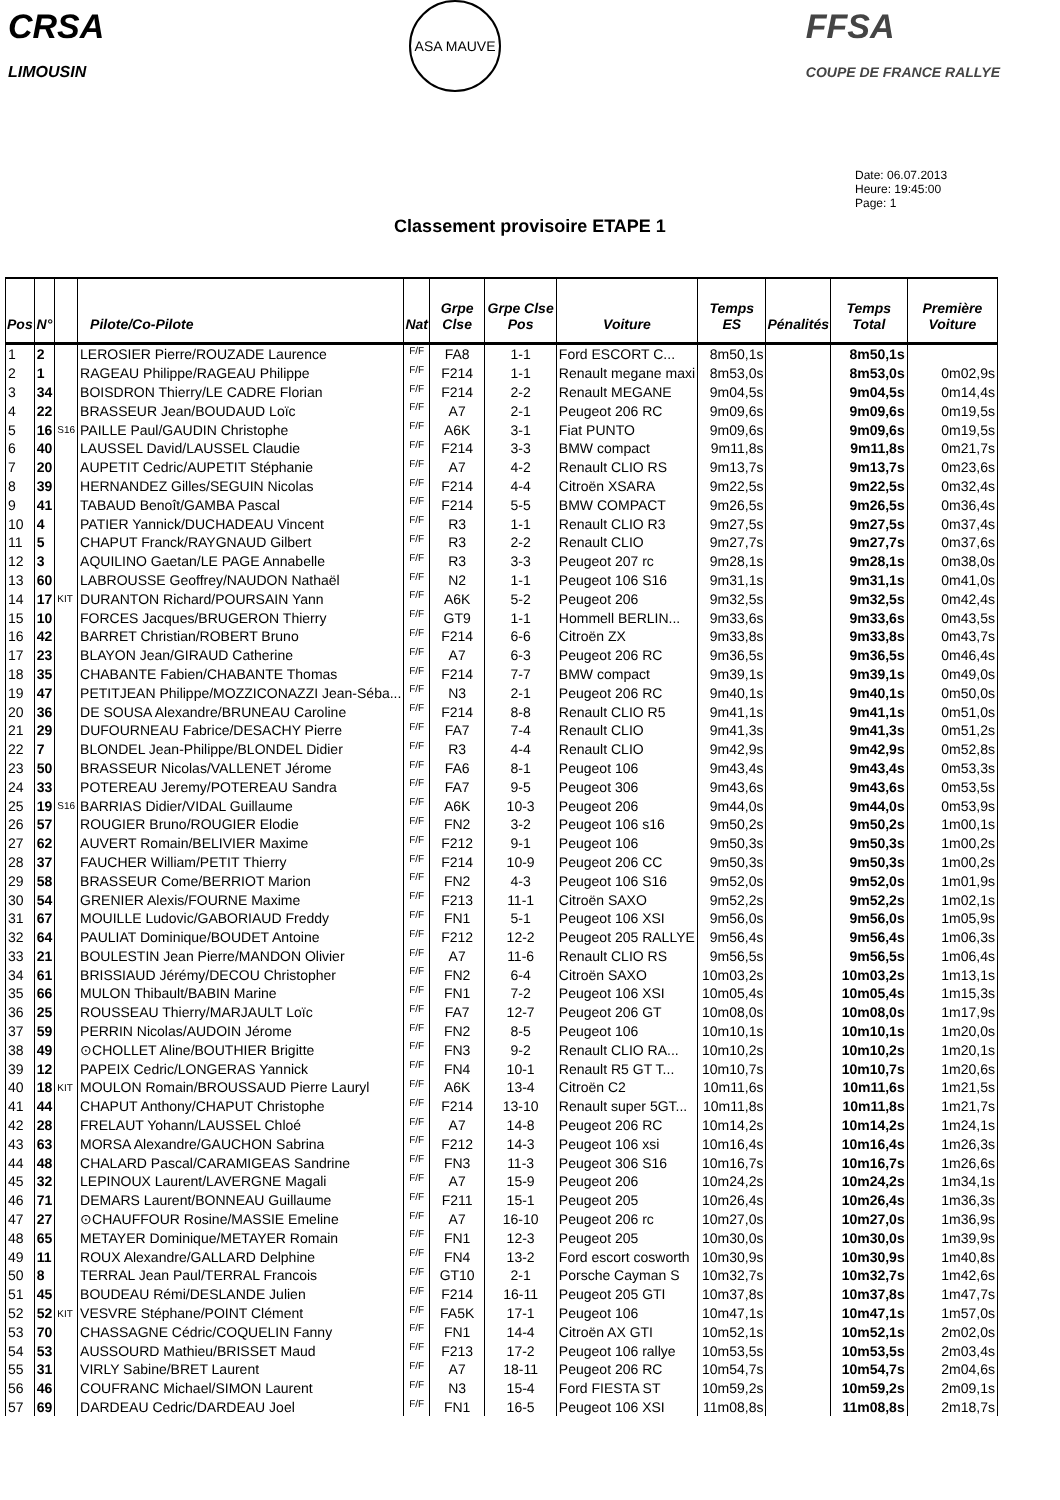CRSA
LIMOUSIN
ASA MAUVE
FFSA
COUPE DE FRANCE RALLYE
Date: 06.07.2013
Heure: 19:45:00
Page: 1
Classement provisoire ETAPE 1
| Pos | N° | | Pilote/Co-Pilote | Nat | Grpe Clse | Grpe Clse Pos | Voiture | Temps ES | Pénalités | Temps Total | Première Voiture |
| --- | --- | --- | --- | --- | --- | --- | --- | --- | --- | --- | --- |
| 1 | 2 | | LEROSIER Pierre/ROUZADE Laurence | F/F | FA8 | 1-1 | Ford ESCORT C... | 8m50,1s | | 8m50,1s | |
| 2 | 1 | | RAGEAU Philippe/RAGEAU Philippe | F/F | F214 | 1-1 | Renault megane maxi | 8m53,0s | | 8m53,0s | 0m02,9s |
| 3 | 34 | | BOISDRON Thierry/LE CADRE Florian | F/F | F214 | 2-2 | Renault MEGANE | 9m04,5s | | 9m04,5s | 0m14,4s |
| 4 | 22 | | BRASSEUR Jean/BOUDAUD Loïc | F/F | A7 | 2-1 | Peugeot 206 RC | 9m09,6s | | 9m09,6s | 0m19,5s |
| 5 | 16 | S16 | PAILLE Paul/GAUDIN Christophe | F/F | A6K | 3-1 | Fiat PUNTO | 9m09,6s | | 9m09,6s | 0m19,5s |
| 6 | 40 | | LAUSSEL David/LAUSSEL Claudie | F/F | F214 | 3-3 | BMW compact | 9m11,8s | | 9m11,8s | 0m21,7s |
| 7 | 20 | | AUPETIT Cedric/AUPETIT Stéphanie | F/F | A7 | 4-2 | Renault CLIO RS | 9m13,7s | | 9m13,7s | 0m23,6s |
| 8 | 39 | | HERNANDEZ Gilles/SEGUIN Nicolas | F/F | F214 | 4-4 | Citroën XSARA | 9m22,5s | | 9m22,5s | 0m32,4s |
| 9 | 41 | | TABAUD Benoît/GAMBA Pascal | F/F | F214 | 5-5 | BMW COMPACT | 9m26,5s | | 9m26,5s | 0m36,4s |
| 10 | 4 | | PATIER Yannick/DUCHADEAU Vincent | F/F | R3 | 1-1 | Renault CLIO R3 | 9m27,5s | | 9m27,5s | 0m37,4s |
| 11 | 5 | | CHAPUT Franck/RAYGNAUD Gilbert | F/F | R3 | 2-2 | Renault CLIO | 9m27,7s | | 9m27,7s | 0m37,6s |
| 12 | 3 | | AQUILINO Gaetan/LE PAGE Annabelle | F/F | R3 | 3-3 | Peugeot 207 rc | 9m28,1s | | 9m28,1s | 0m38,0s |
| 13 | 60 | | LABROUSSE Geoffrey/NAUDON Nathaël | F/F | N2 | 1-1 | Peugeot 106 S16 | 9m31,1s | | 9m31,1s | 0m41,0s |
| 14 | 17 | KIT | DURANTON Richard/POURSAIN Yann | F/F | A6K | 5-2 | Peugeot 206 | 9m32,5s | | 9m32,5s | 0m42,4s |
| 15 | 10 | | FORCES Jacques/BRUGERON Thierry | F/F | GT9 | 1-1 | Hommell BERLIN... | 9m33,6s | | 9m33,6s | 0m43,5s |
| 16 | 42 | | BARRET Christian/ROBERT Bruno | F/F | F214 | 6-6 | Citroën ZX | 9m33,8s | | 9m33,8s | 0m43,7s |
| 17 | 23 | | BLAYON Jean/GIRAUD Catherine | F/F | A7 | 6-3 | Peugeot 206 RC | 9m36,5s | | 9m36,5s | 0m46,4s |
| 18 | 35 | | CHABANTE Fabien/CHABANTE Thomas | F/F | F214 | 7-7 | BMW compact | 9m39,1s | | 9m39,1s | 0m49,0s |
| 19 | 47 | | PETITJEAN Philippe/MOZZICONAZZI Jean-Séba... | F/F | N3 | 2-1 | Peugeot 206 RC | 9m40,1s | | 9m40,1s | 0m50,0s |
| 20 | 36 | | DE SOUSA Alexandre/BRUNEAU Caroline | F/F | F214 | 8-8 | Renault CLIO R5 | 9m41,1s | | 9m41,1s | 0m51,0s |
| 21 | 29 | | DUFOURNEAU Fabrice/DESACHY Pierre | F/F | FA7 | 7-4 | Renault CLIO | 9m41,3s | | 9m41,3s | 0m51,2s |
| 22 | 7 | | BLONDEL Jean-Philippe/BLONDEL Didier | F/F | R3 | 4-4 | Renault CLIO | 9m42,9s | | 9m42,9s | 0m52,8s |
| 23 | 50 | | BRASSEUR Nicolas/VALLENET Jérome | F/F | FA6 | 8-1 | Peugeot 106 | 9m43,4s | | 9m43,4s | 0m53,3s |
| 24 | 33 | | POTEREAU Jeremy/POTEREAU Sandra | F/F | FA7 | 9-5 | Peugeot 306 | 9m43,6s | | 9m43,6s | 0m53,5s |
| 25 | 19 | S16 | BARRIAS Didier/VIDAL Guillaume | F/F | A6K | 10-3 | Peugeot 206 | 9m44,0s | | 9m44,0s | 0m53,9s |
| 26 | 57 | | ROUGIER Bruno/ROUGIER Elodie | F/F | FN2 | 3-2 | Peugeot 106 s16 | 9m50,2s | | 9m50,2s | 1m00,1s |
| 27 | 62 | | AUVERT Romain/BELIVIER Maxime | F/F | F212 | 9-1 | Peugeot 106 | 9m50,3s | | 9m50,3s | 1m00,2s |
| 28 | 37 | | FAUCHER William/PETIT Thierry | F/F | F214 | 10-9 | Peugeot 206 CC | 9m50,3s | | 9m50,3s | 1m00,2s |
| 29 | 58 | | BRASSEUR Come/BERRIOT Marion | F/F | FN2 | 4-3 | Peugeot 106 S16 | 9m52,0s | | 9m52,0s | 1m01,9s |
| 30 | 54 | | GRENIER Alexis/FOURNE Maxime | F/F | F213 | 11-1 | Citroën SAXO | 9m52,2s | | 9m52,2s | 1m02,1s |
| 31 | 67 | | MOUILLE Ludovic/GABORIAUD Freddy | F/F | FN1 | 5-1 | Peugeot 106 XSI | 9m56,0s | | 9m56,0s | 1m05,9s |
| 32 | 64 | | PAULIAT Dominique/BOUDET Antoine | F/F | F212 | 12-2 | Peugeot 205 RALLYE | 9m56,4s | | 9m56,4s | 1m06,3s |
| 33 | 21 | | BOULESTIN Jean Pierre/MANDON Olivier | F/F | A7 | 11-6 | Renault CLIO RS | 9m56,5s | | 9m56,5s | 1m06,4s |
| 34 | 61 | | BRISSIAUD Jérémy/DECOU Christopher | F/F | FN2 | 6-4 | Citroën SAXO | 10m03,2s | | 10m03,2s | 1m13,1s |
| 35 | 66 | | MULON Thibault/BABIN Marine | F/F | FN1 | 7-2 | Peugeot 106 XSI | 10m05,4s | | 10m05,4s | 1m15,3s |
| 36 | 25 | | ROUSSEAU Thierry/MARJAULT Loïc | F/F | FA7 | 12-7 | Peugeot 206 GT | 10m08,0s | | 10m08,0s | 1m17,9s |
| 37 | 59 | | PERRIN Nicolas/AUDOIN Jérome | F/F | FN2 | 8-5 | Peugeot 106 | 10m10,1s | | 10m10,1s | 1m20,0s |
| 38 | 49 | | ⊙CHOLLET Aline/BOUTHIER Brigitte | F/F | FN3 | 9-2 | Renault CLIO RA... | 10m10,2s | | 10m10,2s | 1m20,1s |
| 39 | 12 | | PAPEIX Cedric/LONGERAS Yannick | F/F | FN4 | 10-1 | Renault R5 GT T... | 10m10,7s | | 10m10,7s | 1m20,6s |
| 40 | 18 | KIT | MOULON Romain/BROUSSAUD Pierre Lauryl | F/F | A6K | 13-4 | Citroën C2 | 10m11,6s | | 10m11,6s | 1m21,5s |
| 41 | 44 | | CHAPUT Anthony/CHAPUT Christophe | F/F | F214 | 13-10 | Renault super 5GT... | 10m11,8s | | 10m11,8s | 1m21,7s |
| 42 | 28 | | FRELAUT Yohann/LAUSSEL Chloé | F/F | A7 | 14-8 | Peugeot 206 RC | 10m14,2s | | 10m14,2s | 1m24,1s |
| 43 | 63 | | MORSA Alexandre/GAUCHON Sabrina | F/F | F212 | 14-3 | Peugeot 106 xsi | 10m16,4s | | 10m16,4s | 1m26,3s |
| 44 | 48 | | CHALARD Pascal/CARAMIGEAS Sandrine | F/F | FN3 | 11-3 | Peugeot 306 S16 | 10m16,7s | | 10m16,7s | 1m26,6s |
| 45 | 32 | | LEPINOUX Laurent/LAVERGNE Magali | F/F | A7 | 15-9 | Peugeot 206 | 10m24,2s | | 10m24,2s | 1m34,1s |
| 46 | 71 | | DEMARS Laurent/BONNEAU Guillaume | F/F | F211 | 15-1 | Peugeot 205 | 10m26,4s | | 10m26,4s | 1m36,3s |
| 47 | 27 | | ⊙CHAUFFOUR Rosine/MASSIE Emeline | F/F | A7 | 16-10 | Peugeot 206 rc | 10m27,0s | | 10m27,0s | 1m36,9s |
| 48 | 65 | | METAYER Dominique/METAYER Romain | F/F | FN1 | 12-3 | Peugeot 205 | 10m30,0s | | 10m30,0s | 1m39,9s |
| 49 | 11 | | ROUX Alexandre/GALLARD Delphine | F/F | FN4 | 13-2 | Ford escort cosworth | 10m30,9s | | 10m30,9s | 1m40,8s |
| 50 | 8 | | TERRAL Jean Paul/TERRAL Francois | F/F | GT10 | 2-1 | Porsche Cayman S | 10m32,7s | | 10m32,7s | 1m42,6s |
| 51 | 45 | | BOUDEAU Rémi/DESLANDE Julien | F/F | F214 | 16-11 | Peugeot 205 GTI | 10m37,8s | | 10m37,8s | 1m47,7s |
| 52 | 52 | KIT | VESVRE Stéphane/POINT Clément | F/F | FA5K | 17-1 | Peugeot 106 | 10m47,1s | | 10m47,1s | 1m57,0s |
| 53 | 70 | | CHASSAGNE Cédric/COQUELIN Fanny | F/F | FN1 | 14-4 | Citroën AX GTI | 10m52,1s | | 10m52,1s | 2m02,0s |
| 54 | 53 | | AUSSOURD Mathieu/BRISSET Maud | F/F | F213 | 17-2 | Peugeot 106 rallye | 10m53,5s | | 10m53,5s | 2m03,4s |
| 55 | 31 | | VIRLY Sabine/BRET Laurent | F/F | A7 | 18-11 | Peugeot 206 RC | 10m54,7s | | 10m54,7s | 2m04,6s |
| 56 | 46 | | COUFRANC Michael/SIMON Laurent | F/F | N3 | 15-4 | Ford FIESTA ST | 10m59,2s | | 10m59,2s | 2m09,1s |
| 57 | 69 | | DARDEAU Cedric/DARDEAU Joel | F/F | FN1 | 16-5 | Peugeot 106 XSI | 11m08,8s | | 11m08,8s | 2m18,7s |